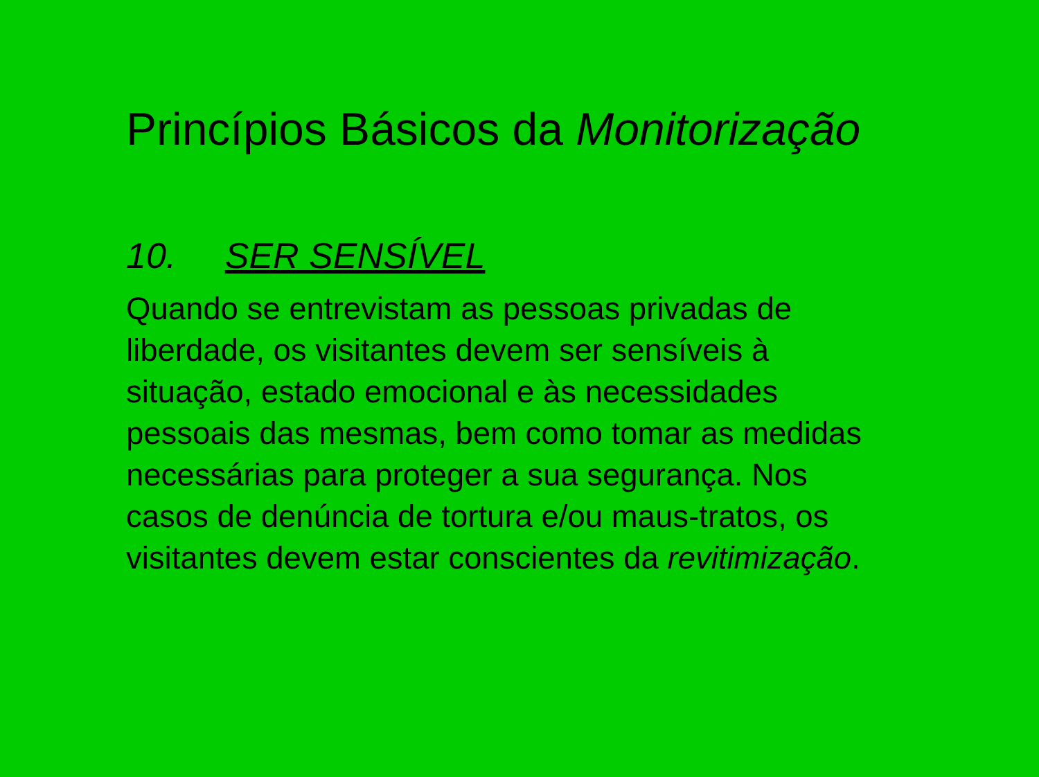Princípios Básicos da Monitorização
10. SER SENSÍVEL
Quando se entrevistam as pessoas privadas de
liberdade, os visitantes devem ser sensíveis à
situação, estado emocional e às necessidades
pessoais das mesmas, bem como tomar as medidas
necessárias para proteger a sua segurança. Nos
casos de denúncia de tortura e/ou maus-tratos, os
visitantes devem estar conscientes da revitimização.